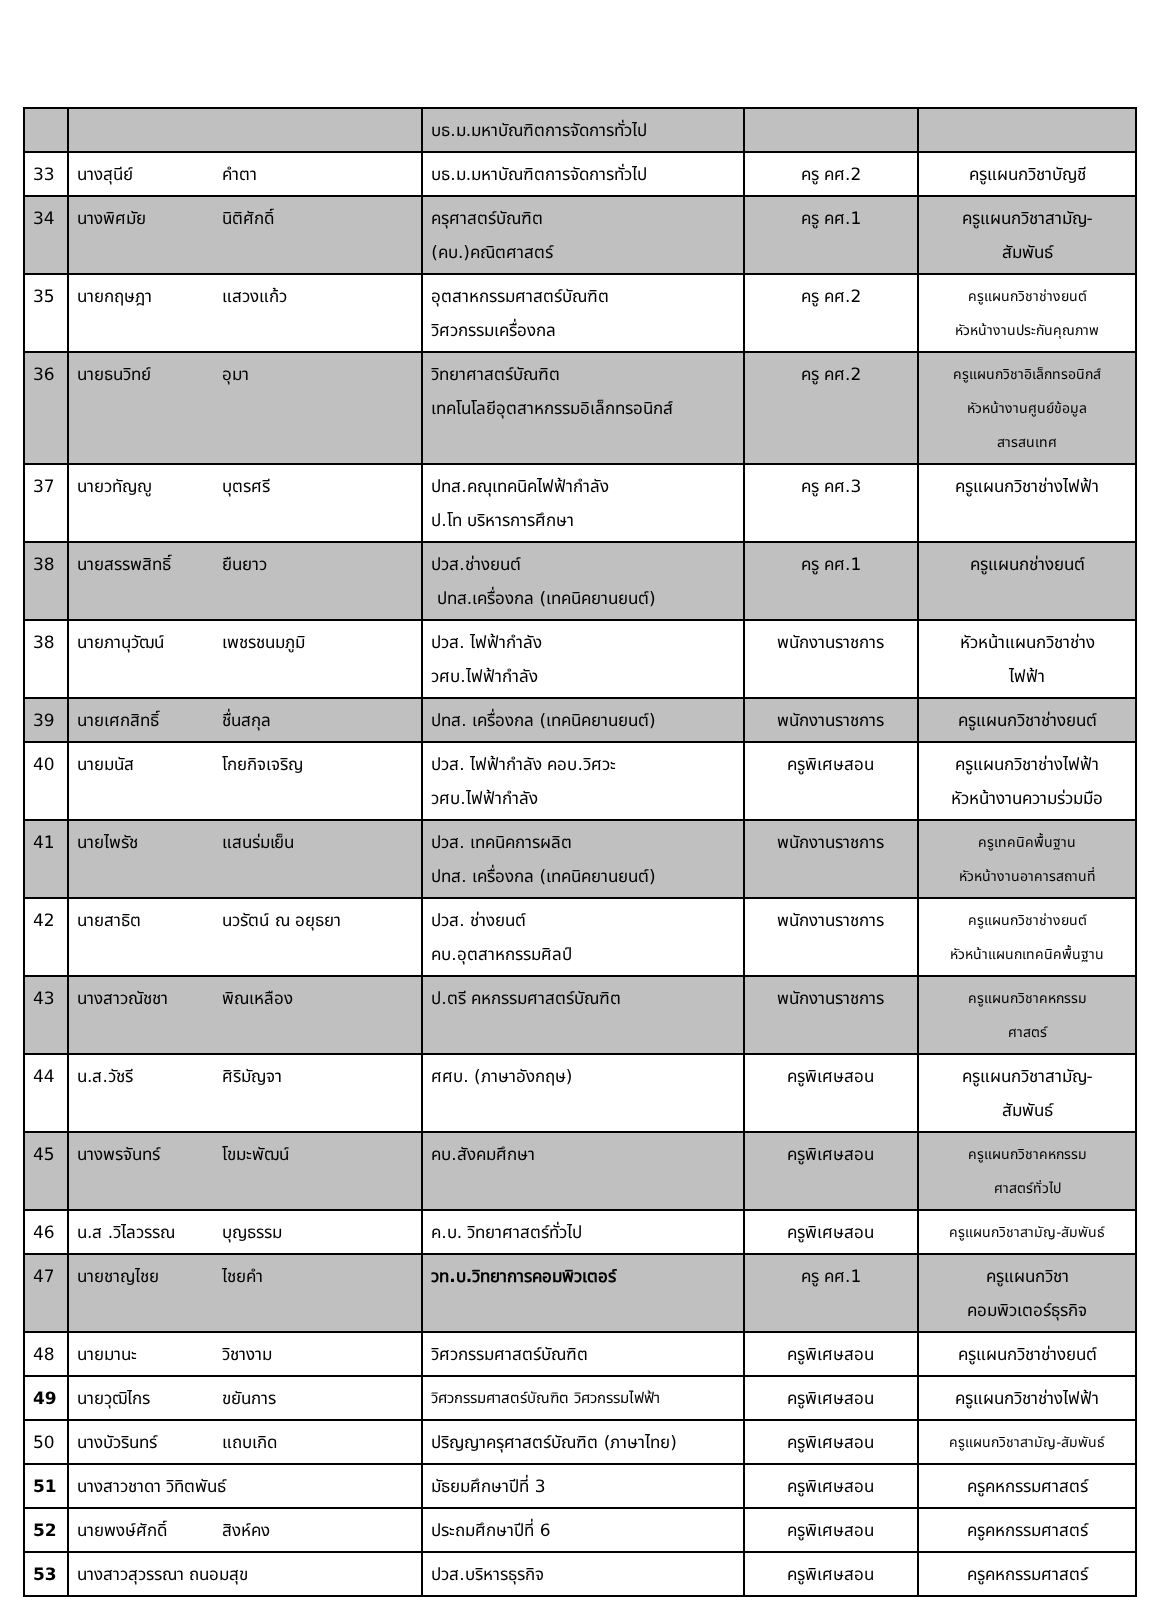| | | บธ.ม.มหาบัณฑิตการจัดการทั่วไป | | |
| 33 | นางสุนีย์ คำตา | บธ.ม.มหาบัณฑิตการจัดการทั่วไป | ครู คศ.2 | ครูแผนกวิชาบัญชี |
| 34 | นางพิศมัย นิติศักดิ์ | ครุศาสตร์บัณฑิต (คบ.)คณิตศาสตร์ | ครู คศ.1 | ครูแผนกวิชาสามัญ- สัมพันธ์ |
| 35 | นายกฤษฎา แสวงแก้ว | อุตสาหกรรมศาสตร์บัณฑิต วิศวกรรมเครื่องกล | ครู คศ.2 | ครูแผนกวิชาช่างยนต์ หัวหน้างานประกันคุณภาพ |
| 36 | นายธนวิทย์ อุมา | วิทยาศาสตร์บัณฑิต เทคโนโลยีอุตสาหกรรมอิเล็กทรอนิกส์ | ครู คศ.2 | ครูแผนกวิชาอิเล็กทรอนิกส์ หัวหน้างานศูนย์ข้อมูล สารสนเทศ |
| 37 | นายวทัญญู บุตรศรี | ปทส.คณุเทคนิคไฟฟ้ากำลัง ป.โท บริหารการศึกษา | ครู คศ.3 | ครูแผนกวิชาช่างไฟฟ้า |
| 38 | นายสรรพสิทธิ์ ยืนยาว | ปวส.ช่างยนต์ ปทส.เครื่องกล (เทคนิคยานยนต์) | ครู คศ.1 | ครูแผนกช่างยนต์ |
| 38 | นายภานุวัฒน์ เพชรชนมภูมิ | ปวส. ไฟฟ้ากำลัง วศบ.ไฟฟ้ากำลัง | พนักงานราชการ | หัวหน้าแผนกวิชาช่าง ไฟฟ้า |
| 39 | นายเศกสิทธิ์ ชื่นสกุล | ปทส. เครื่องกล (เทคนิคยานยนต์) | พนักงานราชการ | ครูแผนกวิชาช่างยนต์ |
| 40 | นายมนัส โกยกิจเจริญ | ปวส. ไฟฟ้ากำลัง คอบ.วิศวะ วศบ.ไฟฟ้ากำลัง | ครูพิเศษสอน | ครูแผนกวิชาช่างไฟฟ้า หัวหน้างานความร่วมมือ |
| 41 | นายไพรัช แสนร่มเย็น | ปวส. เทคนิคการผลิต ปทส. เครื่องกล (เทคนิคยานยนต์) | พนักงานราชการ | ครูเทคนิคพื้นฐาน หัวหน้างานอาคารสถานที่ |
| 42 | นายสาธิต นวรัตน์ ณ อยุธยา | ปวส. ช่างยนต์ คบ.อุตสาหกรรมศิลป์ | พนักงานราชการ | ครูแผนกวิชาช่างยนต์ หัวหน้าแผนกเทคนิคพื้นฐาน |
| 43 | นางสาวณัชชา พิณเหลือง | ป.ตรี คหกรรมศาสตร์บัณฑิต | พนักงานราชการ | ครูแผนกวิชาคหกรรม ศาสตร์ |
| 44 | น.ส.วัชรี ศิริมัญจา | ศศบ. (ภาษาอังกฤษ) | ครูพิเศษสอน | ครูแผนกวิชาสามัญ- สัมพันธ์ |
| 45 | นางพรจันทร์ โขมะพัฒน์ | คบ.สังคมศึกษา | ครูพิเศษสอน | ครูแผนกวิชาคหกรรม ศาสตร์ทั่วไป |
| 46 | น.ส .วิไลวรรณ บุญธรรม | ค.บ. วิทยาศาสตร์ทั่วไป | ครูพิเศษสอน | ครูแผนกวิชาสามัญ-สัมพันธ์ |
| 47 | นายชาญไชย ไชยคำ | วท.บ.วิทยาการคอมพิวเตอร์ | ครู คศ.1 | ครูแผนกวิชา คอมพิวเตอร์ธุรกิจ |
| 48 | นายมานะ วิชางาม | วิศวกรรมศาสตร์บัณฑิต | ครูพิเศษสอน | ครูแผนกวิชาช่างยนต์ |
| 49 | นายวุฒิไกร ขยันการ | วิศวกรรมศาสตร์บัณฑิต วิศวกรรมไฟฟ้า | ครูพิเศษสอน | ครูแผนกวิชาช่างไฟฟ้า |
| 50 | นางบัวรินทร์ แถบเกิด | ปริญญาครุศาสตร์บัณฑิต (ภาษาไทย) | ครูพิเศษสอน | ครูแผนกวิชาสามัญ-สัมพันธ์ |
| 51 | นางสาวชาดา วิทิตพันธ์ | มัธยมศึกษาปีที่ 3 | ครูพิเศษสอน | ครูคหกรรมศาสตร์ |
| 52 | นายพงษ์ศักดิ์ สิงห์คง | ประถมศึกษาปีที่ 6 | ครูพิเศษสอน | ครูคหกรรมศาสตร์ |
| 53 | นางสาวสุวรรณา ถนอมสุข | ปวส.บริหารธุรกิจ | ครูพิเศษสอน | ครูคหกรรมศาสตร์ |